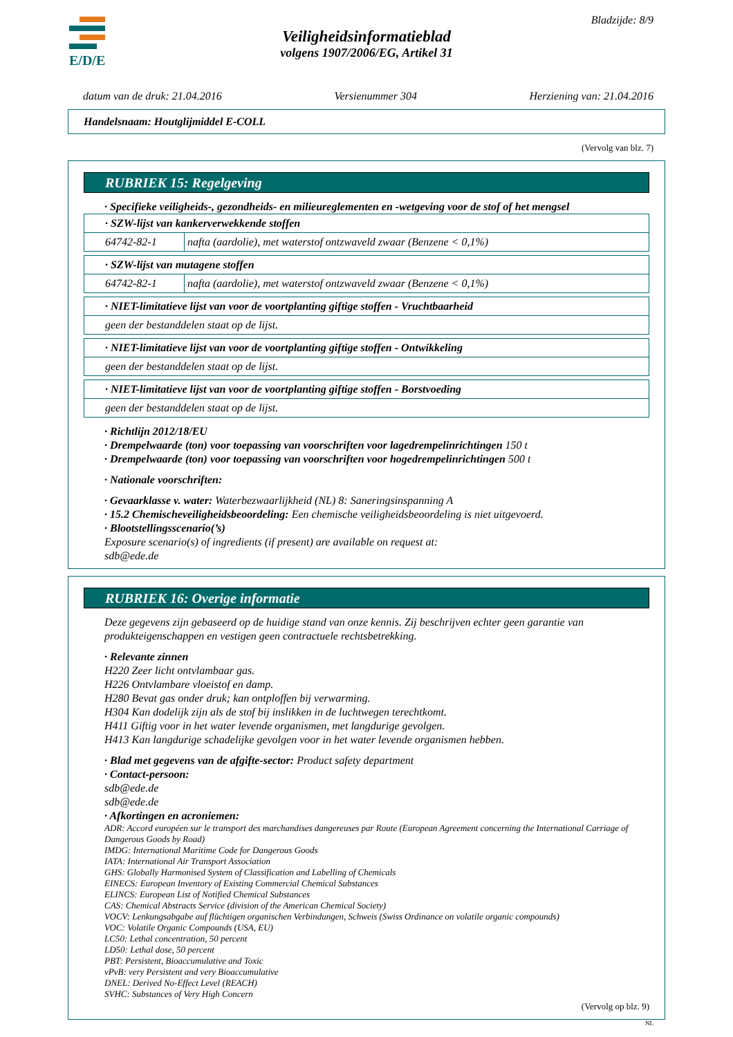E/D/E Bladzijde: 8/9
Veiligheidsinformatieblad
volgens 1907/2006/EG, Artikel 31
datum van de druk: 21.04.2016 Versienummer 304 Herziening van: 21.04.2016
Handelsnaam: Houtglijmiddel E-COLL
(Vervolg van blz. 7)
RUBRIEK 15: Regelgeving
· Specifieke veiligheids-, gezondheids- en milieureglementen en -wetgeving voor de stof of het mengsel
| · SZW-lijst van kankerverwekkende stoffen | |
| 64742-82-1 | nafta (aardolie), met waterstof ontzwaveld zwaar (Benzene < 0,1%) |
| · SZW-lijst van mutagene stoffen | |
| 64742-82-1 | nafta (aardolie), met waterstof ontzwaveld zwaar (Benzene < 0,1%) |
| · NIET-limitatieve lijst van voor de voortplanting giftige stoffen - Vruchtbaarheid |
| geen der bestanddelen staat op de lijst. |
| · NIET-limitatieve lijst van voor de voortplanting giftige stoffen - Ontwikkeling |
| geen der bestanddelen staat op de lijst. |
| · NIET-limitatieve lijst van voor de voortplanting giftige stoffen - Borstvoeding |
| geen der bestanddelen staat op de lijst. |
· Richtlijn 2012/18/EU
· Drempelwaarde (ton) voor toepassing van voorschriften voor lagedrempelinrichtingen 150 t
· Drempelwaarde (ton) voor toepassing van voorschriften voor hogedrempelinrichtingen 500 t
· Nationale voorschriften:
· Gevaarklasse v. water: Waterbezwaarlijkheid (NL) 8: Saneringsinspanning A
· 15.2 Chemischeveiligheidsbeoordeling: Een chemische veiligheidsbeoordeling is niet uitgevoerd.
· Blootstellingsscenario(’s)
Exposure scenario(s) of ingredients (if present) are available on request at:
sdb@ede.de
RUBRIEK 16: Overige informatie
Deze gegevens zijn gebaseerd op de huidige stand van onze kennis. Zij beschrijven echter geen garantie van produkteigenschappen en vestigen geen contractuele rechtsbetrekking.
· Relevante zinnen
H220 Zeer licht ontvlambaar gas.
H226 Ontvlambare vloeistof en damp.
H280 Bevat gas onder druk; kan ontploffen bij verwarming.
H304 Kan dodelijk zijn als de stof bij inslikken in de luchtwegen terechtkomt.
H411 Giftig voor in het water levende organismen, met langdurige gevolgen.
H413 Kan langdurige schadelijke gevolgen voor in het water levende organismen hebben.
· Blad met gegevens van de afgifte-sector: Product safety department
· Contact-persoon:
sdb@ede.de
sdb@ede.de
· Afkortingen en acroniemen:
ADR: Accord européen sur le transport des marchandises dangereuses par Route (European Agreement concerning the International Carriage of Dangerous Goods by Road)
IMDG: International Maritime Code for Dangerous Goods
IATA: International Air Transport Association
GHS: Globally Harmonised System of Classification and Labelling of Chemicals
EINECS: European Inventory of Existing Commercial Chemical Substances
ELINCS: European List of Notified Chemical Substances
CAS: Chemical Abstracts Service (division of the American Chemical Society)
VOCV: Lenkungsabgabe auf flüchtigen organischen Verbindungen, Schweis (Swiss Ordinance on volatile organic compounds)
VOC: Volatile Organic Compounds (USA, EU)
LC50: Lethal concentration, 50 percent
LD50: Lethal dose, 50 percent
PBT: Persistent, Bioaccumulative and Toxic
vPvB: very Persistent and very Bioaccumulative
DNEL: Derived No-Effect Level (REACH)
SVHC: Substances of Very High Concern
(Vervolg op blz. 9)
NL